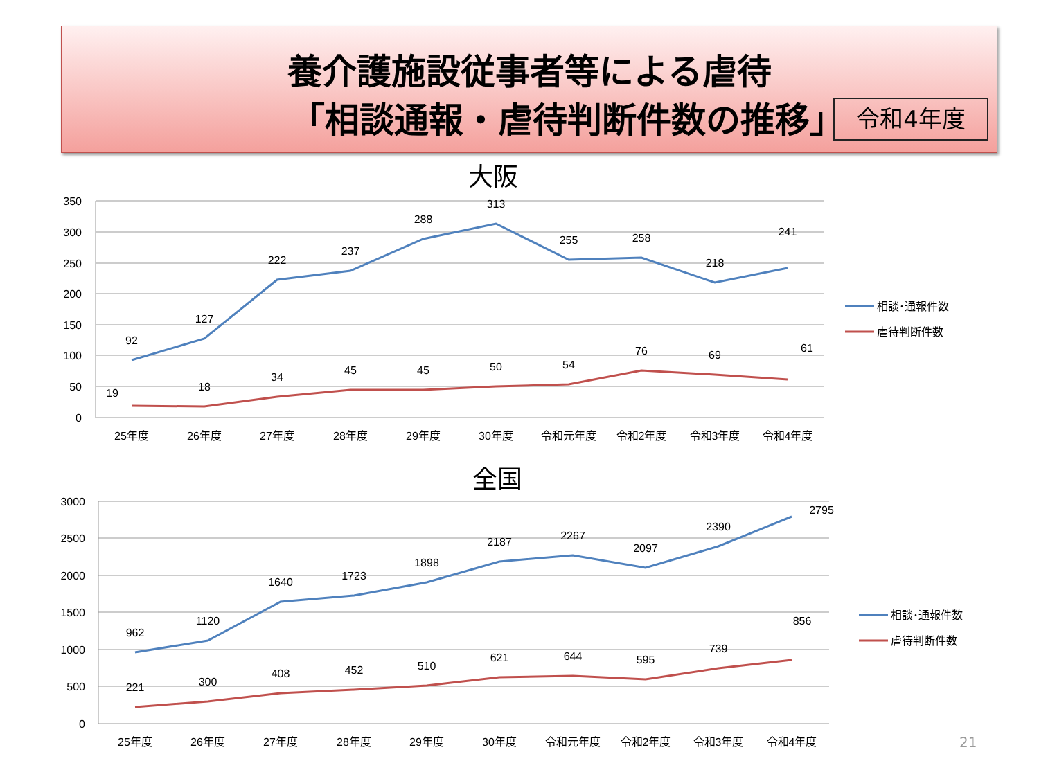養介護施設従事者等による虐待
「相談通報・虐待判断件数の推移」 令和4年度
大阪
350
300
250
200
150
100
50
0
92
127
222
237
288
313
255
258
218
241
19
18
34
45
45
50
54
76
69
61
25年度
26年度
27年度
28年度
29年度
30年度
令和元年度
令和2年度
令和3年度
令和4年度
相談･通報件数
虐待判断件数
全国
3000
2500
2000
1500
1000
500
0
962
1120
1640
1723
1898
2187
2267
2097
2390
2795
221
300
408
452
510
621
644
595
739
856
25年度
26年度
27年度
28年度
29年度
30年度
令和元年度
令和2年度
令和3年度
令和4年度
相談･通報件数
虐待判断件数
21